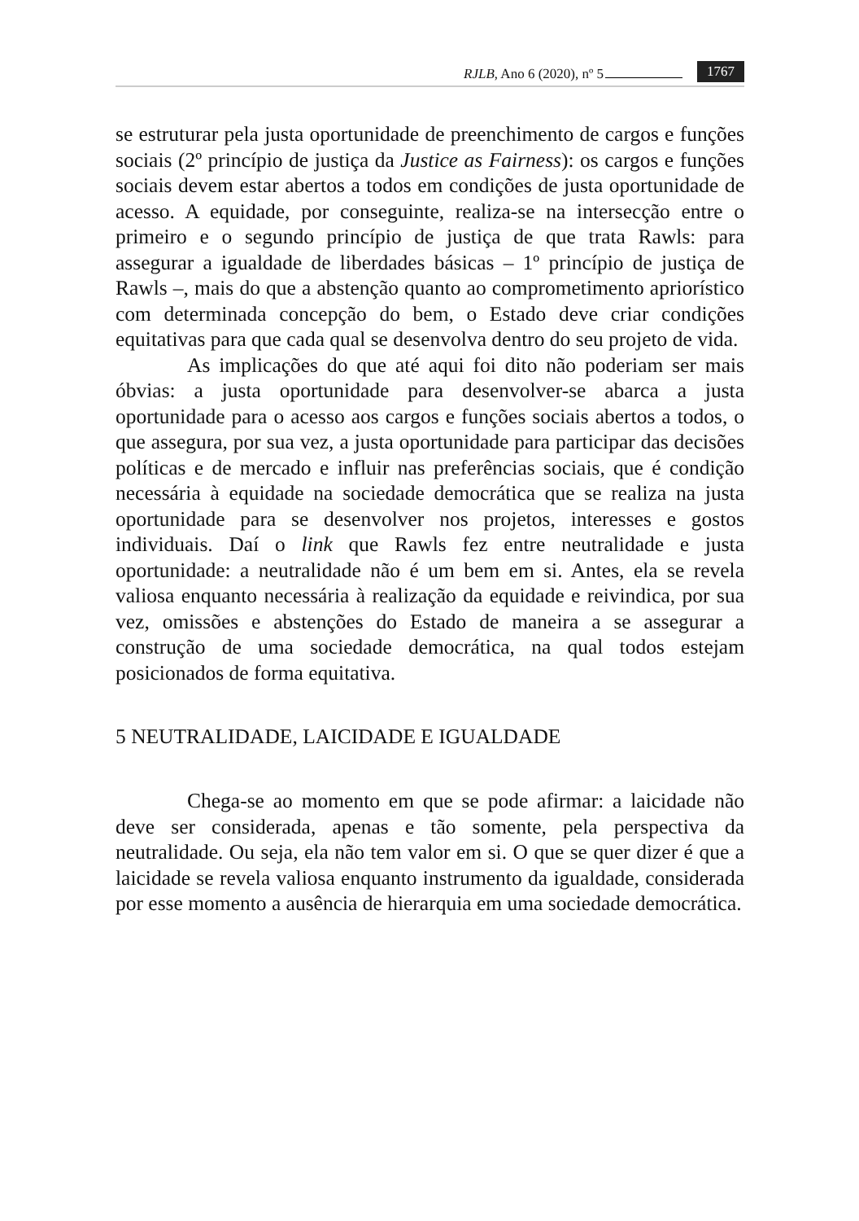RJLB, Ano 6 (2020), nº 5 1767
se estruturar pela justa oportunidade de preenchimento de cargos e funções sociais (2º princípio de justiça da Justice as Fairness): os cargos e funções sociais devem estar abertos a todos em condições de justa oportunidade de acesso. A equidade, por conseguinte, realiza-se na intersecção entre o primeiro e o segundo princípio de justiça de que trata Rawls: para assegurar a igualdade de liberdades básicas – 1º princípio de justiça de Rawls –, mais do que a abstenção quanto ao comprometimento apriorístico com determinada concepção do bem, o Estado deve criar condições equitativas para que cada qual se desenvolva dentro do seu projeto de vida.
As implicações do que até aqui foi dito não poderiam ser mais óbvias: a justa oportunidade para desenvolver-se abarca a justa oportunidade para o acesso aos cargos e funções sociais abertos a todos, o que assegura, por sua vez, a justa oportunidade para participar das decisões políticas e de mercado e influir nas preferências sociais, que é condição necessária à equidade na sociedade democrática que se realiza na justa oportunidade para se desenvolver nos projetos, interesses e gostos individuais. Daí o link que Rawls fez entre neutralidade e justa oportunidade: a neutralidade não é um bem em si. Antes, ela se revela valiosa enquanto necessária à realização da equidade e reivindica, por sua vez, omissões e abstenções do Estado de maneira a se assegurar a construção de uma sociedade democrática, na qual todos estejam posicionados de forma equitativa.
5 NEUTRALIDADE, LAICIDADE E IGUALDADE
Chega-se ao momento em que se pode afirmar: a laicidade não deve ser considerada, apenas e tão somente, pela perspectiva da neutralidade. Ou seja, ela não tem valor em si. O que se quer dizer é que a laicidade se revela valiosa enquanto instrumento da igualdade, considerada por esse momento a ausência de hierarquia em uma sociedade democrática.